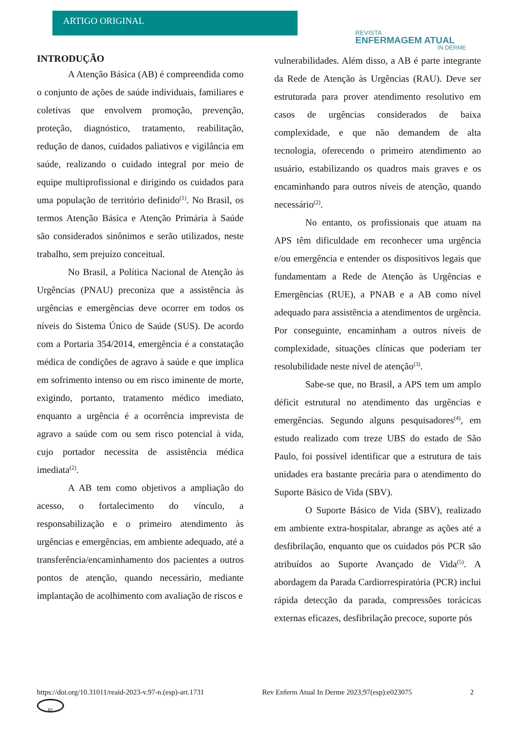ARTIGO ORIGINAL
REVISTA
ENFERMAGEM ATUAL
IN DERME
INTRODUÇÃO
A Atenção Básica (AB) é compreendida como o conjunto de ações de saúde individuais, familiares e coletivas que envolvem promoção, prevenção, proteção, diagnóstico, tratamento, reabilitação, redução de danos, cuidados paliativos e vigilância em saúde, realizando o cuidado integral por meio de equipe multiprofissional e dirigindo os cuidados para uma população de território definido<sup>(1)</sup>. No Brasil, os termos Atenção Básica e Atenção Primária à Saúde são considerados sinônimos e serão utilizados, neste trabalho, sem prejuízo conceitual.
No Brasil, a Política Nacional de Atenção às Urgências (PNAU) preconiza que a assistência às urgências e emergências deve ocorrer em todos os níveis do Sistema Único de Saúde (SUS). De acordo com a Portaria 354/2014, emergência é a constatação médica de condições de agravo à saúde e que implica em sofrimento intenso ou em risco iminente de morte, exigindo, portanto, tratamento médico imediato, enquanto a urgência é a ocorrência imprevista de agravo a saúde com ou sem risco potencial à vida, cujo portador necessita de assistência médica imediata<sup>(2)</sup>.
A AB tem como objetivos a ampliação do acesso, o fortalecimento do vínculo, a responsabilização e o primeiro atendimento às urgências e emergências, em ambiente adequado, até a transferência/encaminhamento dos pacientes a outros pontos de atenção, quando necessário, mediante implantação de acolhimento com avaliação de riscos e
vulnerabilidades. Além disso, a AB é parte integrante da Rede de Atenção às Urgências (RAU). Deve ser estruturada para prover atendimento resolutivo em casos de urgências considerados de baixa complexidade, e que não demandem de alta tecnologia, oferecendo o primeiro atendimento ao usuário, estabilizando os quadros mais graves e os encaminhando para outros níveis de atenção, quando necessário<sup>(2)</sup>.
No entanto, os profissionais que atuam na APS têm dificuldade em reconhecer uma urgência e/ou emergência e entender os dispositivos legais que fundamentam a Rede de Atenção às Urgências e Emergências (RUE), a PNAB e a AB como nível adequado para assistência a atendimentos de urgência. Por conseguinte, encaminham a outros níveis de complexidade, situações clínicas que poderiam ter resolubilidade neste nível de atenção<sup>(3)</sup>.
Sabe-se que, no Brasil, a APS tem um amplo déficit estrutural no atendimento das urgências e emergências. Segundo alguns pesquisadores<sup>(4)</sup>, em estudo realizado com treze UBS do estado de São Paulo, foi possível identificar que a estrutura de tais unidades era bastante precária para o atendimento do Suporte Básico de Vida (SBV).
O Suporte Básico de Vida (SBV), realizado em ambiente extra-hospitalar, abrange as ações até a desfibrilação, enquanto que os cuidados pós PCR são atribuídos ao Suporte Avançado de Vida<sup>(5)</sup>. A abordagem da Parada Cardiorrespiratória (PCR) inclui rápida detecção da parada, compressões torácicas externas eficazes, desfibrilação precoce, suporte pós
https://doi.org/10.31011/reaid-2023-v.97-n.(esp)-art.1731 Rev Enferm Atual In Derme 2023;97(esp):e023075 2
BY